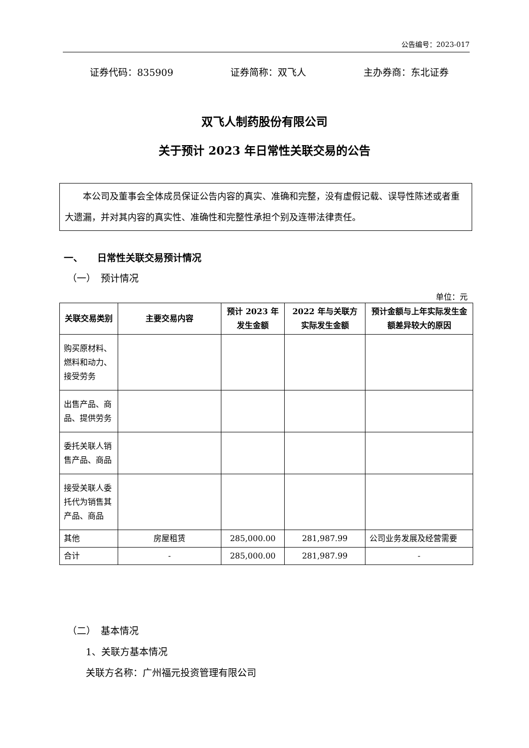公告编号：2023-017
证券代码：835909 证券简称：双飞人 主办券商：东北证券
双飞人制药股份有限公司
关于预计 2023 年日常性关联交易的公告
本公司及董事会全体成员保证公告内容的真实、准确和完整，没有虚假记载、误导性陈述或者重大遗漏，并对其内容的真实性、准确性和完整性承担个别及连带法律责任。
一、　　日常性关联交易预计情况
（一）　预计情况
单位：元
| 关联交易类别 | 主要交易内容 | 预计 2023 年发生金额 | 2022 年与关联方实际发生金额 | 预计金额与上年实际发生金额差异较大的原因 |
| --- | --- | --- | --- | --- |
| 购买原材料、燃料和动力、接受劳务 | | | | |
| 出售产品、商品、提供劳务 | | | | |
| 委托关联人销售产品、商品 | | | | |
| 接受关联人委托代为销售其产品、商品 | | | | |
| 其他 | 房屋租赁 | 285,000.00 | 281,987.99 | 公司业务发展及经营需要 |
| 合计 | - | 285,000.00 | 281,987.99 | - |
（二）　基本情况
1、关联方基本情况
关联方名称：广州福元投资管理有限公司